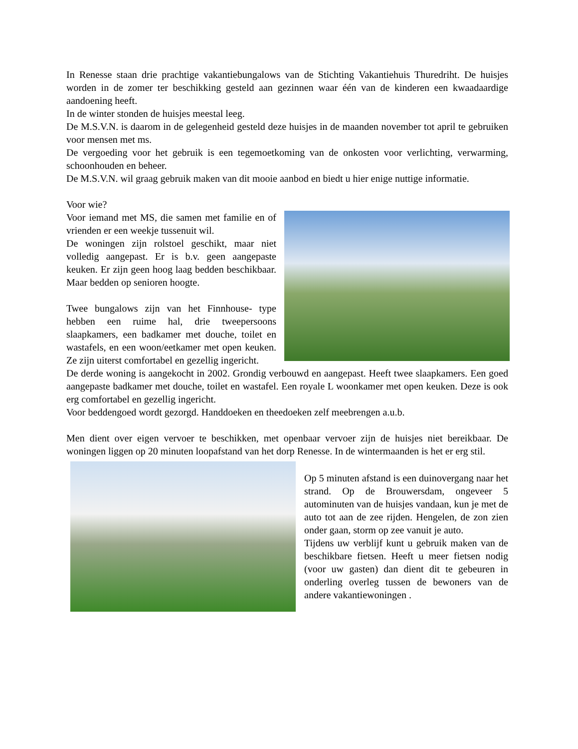In Renesse staan drie prachtige vakantiebungalows van de Stichting Vakantiehuis Thuredriht. De huisjes worden in de zomer ter beschikking gesteld aan gezinnen waar één van de kinderen een kwaadaardige aandoening heeft.
In de winter stonden de huisjes meestal leeg.
De M.S.V.N. is daarom in de gelegenheid gesteld deze huisjes in de maanden november tot april te gebruiken voor mensen met ms.
De vergoeding voor het gebruik is een tegemoetkoming van de onkosten voor verlichting, verwarming, schoonhouden en beheer.
De M.S.V.N. wil graag gebruik maken van dit mooie aanbod en biedt u hier enige nuttige informatie.
Voor wie?
Voor iemand met MS, die samen met familie en of vrienden er een weekje tussenuit wil.
De woningen zijn rolstoel geschikt, maar niet volledig aangepast. Er is b.v. geen aangepaste keuken. Er zijn geen hoog laag bedden beschikbaar. Maar bedden op senioren hoogte.
Twee bungalows zijn van het Finnhouse- type hebben een ruime hal, drie tweepersoons slaapkamers, een badkamer met douche, toilet en wastafels, en een woon/eetkamer met open keuken. Ze zijn uiterst comfortabel en gezellig ingericht.
De derde woning is aangekocht in 2002. Grondig verbouwd en aangepast. Heeft twee slaapkamers. Een goed aangepaste badkamer met douche, toilet en wastafel. Een royale L woonkamer met open keuken. Deze is ook erg comfortabel en gezellig ingericht.
Voor beddengoed wordt gezorgd. Handdoeken en theedoeken zelf meebrengen a.u.b.
Men dient over eigen vervoer te beschikken, met openbaar vervoer zijn de huisjes niet bereikbaar. De woningen liggen op 20 minuten loopafstand van het dorp Renesse. In de wintermaanden is het er erg stil.
Op 5 minuten afstand is een duinovergang naar het strand. Op de Brouwersdam, ongeveer 5 autominuten van de huisjes vandaan, kun je met de auto tot aan de zee rijden. Hengelen, de zon zien onder gaan, storm op zee vanuit je auto.
Tijdens uw verblijf kunt u gebruik maken van de beschikbare fietsen. Heeft u meer fietsen nodig (voor uw gasten) dan dient dit te gebeuren in onderling overleg tussen de bewoners van de andere vakantiewoningen .